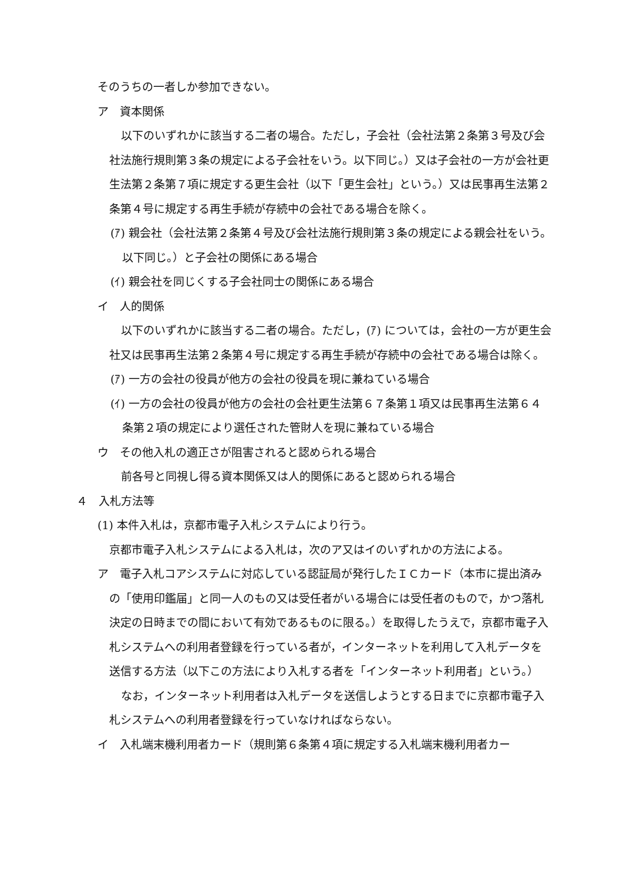そのうちの一者しか参加できない。
ア　資本関係
以下のいずれかに該当する二者の場合。ただし，子会社（会社法第２条第３号及び会社法施行規則第３条の規定による子会社をいう。以下同じ。）又は子会社の一方が会社更生法第２条第７項に規定する更生会社（以下「更生会社」という。）又は民事再生法第２条第４号に規定する再生手続が存続中の会社である場合を除く。
(ｱ) 親会社（会社法第２条第４号及び会社法施行規則第３条の規定による親会社をいう。以下同じ。）と子会社の関係にある場合
(ｲ) 親会社を同じくする子会社同士の関係にある場合
イ　人的関係
以下のいずれかに該当する二者の場合。ただし，(ｱ) については，会社の一方が更生会社又は民事再生法第２条第４号に規定する再生手続が存続中の会社である場合は除く。
(ｱ) 一方の会社の役員が他方の会社の役員を現に兼ねている場合
(ｲ) 一方の会社の役員が他方の会社の会社更生法第６７条第１項又は民事再生法第６４条第２項の規定により選任された管財人を現に兼ねている場合
ウ　その他入札の適正さが阻害されると認められる場合
前各号と同視し得る資本関係又は人的関係にあると認められる場合
４　入札方法等
(1) 本件入札は，京都市電子入札システムにより行う。
京都市電子入札システムによる入札は，次のア又はイのいずれかの方法による。
ア　電子入札コアシステムに対応している認証局が発行したＩＣカード（本市に提出済みの「使用印鑑届」と同一人のもの又は受任者がいる場合には受任者のもので，かつ落札決定の日時までの間において有効であるものに限る。）を取得したうえで，京都市電子入札システムへの利用者登録を行っている者が，インターネットを利用して入札データを送信する方法（以下この方法により入札する者を「インターネット利用者」という。）
なお，インターネット利用者は入札データを送信しようとする日までに京都市電子入札システムへの利用者登録を行っていなければならない。
イ　入札端末機利用者カード（規則第６条第４項に規定する入札端末機利用者カー